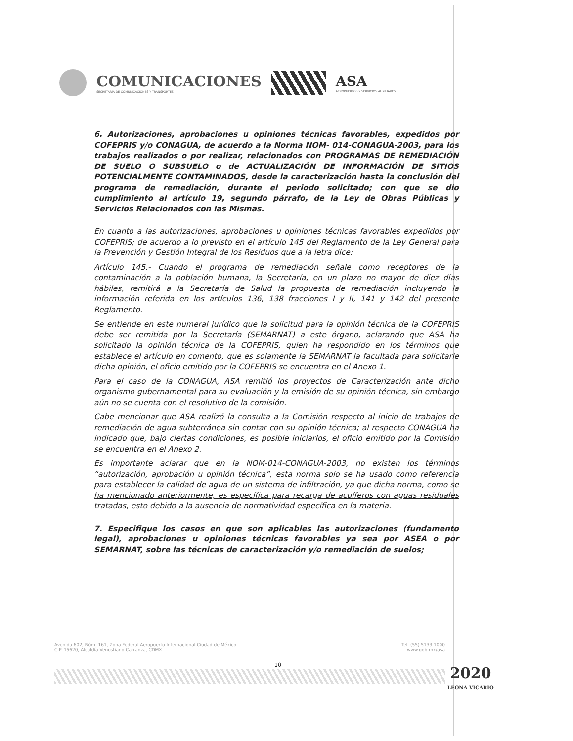COMUNICACIONES
SECRETARÍA DE COMUNICACIONES Y TRANSPORTES
ASA
AEROPUERTOS Y SERVICIOS AUXILIARES
6. Autorizaciones, aprobaciones u opiniones técnicas favorables, expedidos por COFEPRIS y/o CONAGUA, de acuerdo a la Norma NOM- 014-CONAGUA-2003, para los trabajos realizados o por realizar, relacionados con PROGRAMAS DE REMEDIACIÓN DE SUELO O SUBSUELO o de ACTUALIZACIÓN DE INFORMACIÓN DE SITIOS POTENCIALMENTE CONTAMINADOS, desde la caracterización hasta la conclusión del programa de remediación, durante el periodo solicitado; con que se dio cumplimiento al artículo 19, segundo párrafo, de la Ley de Obras Públicas y Servicios Relacionados con las Mismas.
En cuanto a las autorizaciones, aprobaciones u opiniones técnicas favorables expedidos por COFEPRIS; de acuerdo a lo previsto en el artículo 145 del Reglamento de la Ley General para la Prevención y Gestión Integral de los Residuos que a la letra dice:
Artículo 145.- Cuando el programa de remediación señale como receptores de la contaminación a la población humana, la Secretaría, en un plazo no mayor de diez días hábiles, remitirá a la Secretaría de Salud la propuesta de remediación incluyendo la información referida en los artículos 136, 138 fracciones I y II, 141 y 142 del presente Reglamento.
Se entiende en este numeral jurídico que la solicitud para la opinión técnica de la COFEPRIS debe ser remitida por la Secretaría (SEMARNAT) a este órgano, aclarando que ASA ha solicitado la opinión técnica de la COFEPRIS, quien ha respondido en los términos que establece el artículo en comento, que es solamente la SEMARNAT la facultada para solicitarle dicha opinión, el oficio emitido por la COFEPRIS se encuentra en el Anexo 1.
Para el caso de la CONAGUA, ASA remitió los proyectos de Caracterización ante dicho organismo gubernamental para su evaluación y la emisión de su opinión técnica, sin embargo aún no se cuenta con el resolutivo de la comisión.
Cabe mencionar que ASA realizó la consulta a la Comisión respecto al inicio de trabajos de remediación de agua subterránea sin contar con su opinión técnica; al respecto CONAGUA ha indicado que, bajo ciertas condiciones, es posible iniciarlos, el oficio emitido por la Comisión se encuentra en el Anexo 2.
Es importante aclarar que en la NOM-014-CONAGUA-2003, no existen los términos “autorización, aprobación u opinión técnica”, esta norma solo se ha usado como referencia para establecer la calidad de agua de un sistema de infiltración, ya que dicha norma, como se ha mencionado anteriormente, es específica para recarga de acuíferos con aguas residuales tratadas, esto debido a la ausencia de normatividad específica en la materia.
7. Especifique los casos en que son aplicables las autorizaciones (fundamento legal), aprobaciones u opiniones técnicas favorables ya sea por ASEA o por SEMARNAT, sobre las técnicas de caracterización y/o remediación de suelos;
Avenida 602, Núm. 161, Zona Federal Aeropuerto Internacional Ciudad de México.
C.P. 15620, Alcaldía Venustiano Carranza, CDMX.
Tel. (55) 5133 1000
www.gob.mx/asa
10 2020
LEONA VICARIO